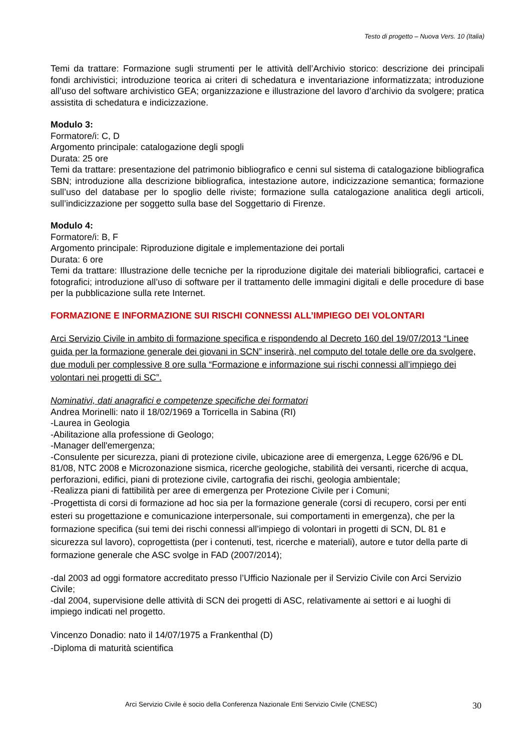Testo di progetto – Nuova Vers. 10 (Italia)
Temi da trattare: Formazione sugli strumenti per le attività dell’Archivio storico: descrizione dei principali fondi archivistici; introduzione teorica ai criteri di schedatura e inventariazione informatizzata; introduzione all’uso del software archivistico GEA; organizzazione e illustrazione del lavoro d’archivio da svolgere; pratica assistita di schedatura e indicizzazione.
Modulo 3:
Formatore/i: C, D
Argomento principale: catalogazione degli spogli
Durata: 25 ore
Temi da trattare: presentazione del patrimonio bibliografico e cenni sul sistema di catalogazione bibliografica SBN; introduzione alla descrizione bibliografica, intestazione autore, indicizzazione semantica; formazione sull’uso del database per lo spoglio delle riviste; formazione sulla catalogazione analitica degli articoli, sull’indicizzazione per soggetto sulla base del Soggettario di Firenze.
Modulo 4:
Formatore/i: B, F
Argomento principale: Riproduzione digitale e implementazione dei portali
Durata: 6 ore
Temi da trattare: Illustrazione delle tecniche per la riproduzione digitale dei materiali bibliografici, cartacei e fotografici; introduzione all’uso di software per il trattamento delle immagini digitali e delle procedure di base per la pubblicazione sulla rete Internet.
FORMAZIONE E INFORMAZIONE SUI RISCHI CONNESSI ALL’IMPIEGO DEI VOLONTARI
Arci Servizio Civile in ambito di formazione specifica e rispondendo al Decreto 160 del 19/07/2013 “Linee guida per la formazione generale dei giovani in SCN” inserirà, nel computo del totale delle ore da svolgere, due moduli per complessive 8 ore sulla “Formazione e informazione sui rischi connessi all’impiego dei volontari nei progetti di SC”.
Nominativi, dati anagrafici e competenze specifiche dei formatori
Andrea Morinelli: nato il 18/02/1969 a Torricella in Sabina (RI)
-Laurea in Geologia
-Abilitazione alla professione di Geologo;
-Manager dell'emergenza;
-Consulente per sicurezza, piani di protezione civile, ubicazione aree di emergenza, Legge 626/96 e DL 81/08, NTC 2008 e Microzonazione sismica, ricerche geologiche, stabilità dei versanti, ricerche di acqua, perforazioni, edifici, piani di protezione civile, cartografia dei rischi, geologia ambientale;
-Realizza piani di fattibilità per aree di emergenza per Protezione Civile per i Comuni;
-Progettista di corsi di formazione ad hoc sia per la formazione generale (corsi di recupero, corsi per enti esteri su progettazione e comunicazione interpersonale, sui comportamenti in emergenza), che per la formazione specifica (sui temi dei rischi connessi all’impiego di volontari in progetti di SCN, DL 81 e sicurezza sul lavoro), coprogettista (per i contenuti, test, ricerche e materiali), autore e tutor della parte di formazione generale che ASC svolge in FAD (2007/2014);
-dal 2003 ad oggi formatore accreditato presso l’Ufficio Nazionale per il Servizio Civile con Arci Servizio Civile;
-dal 2004, supervisione delle attività di SCN dei progetti di ASC, relativamente ai settori e ai luoghi di impiego indicati nel progetto.
Vincenzo Donadio: nato il 14/07/1975 a Frankenthal (D)
-Diploma di maturità scientifica
Arci Servizio Civile è socio della Conferenza Nazionale Enti Servizio Civile (CNESC)
30